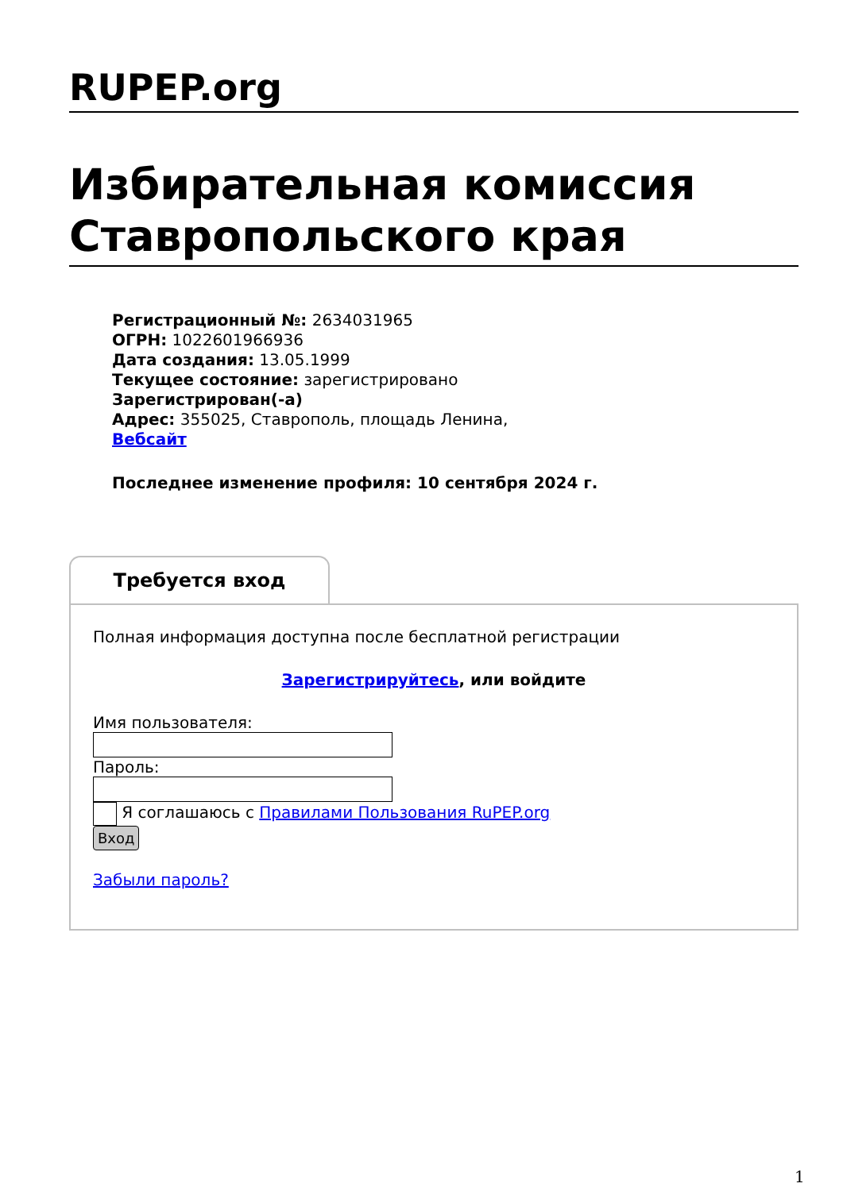RUPEP.org
Избирательная комиссия Ставропольского края
Регистрационный №: 2634031965
ОГРН: 1022601966936
Дата создания: 13.05.1999
Текущее состояние: зарегистрировано
Зарегистрирован(-а)
Адрес: 355025, Ставрополь, площадь Ленина,
Вебсайт
Последнее изменение профиля: 10 сентября 2024 г.
Требуется вход
Полная информация доступна после бесплатной регистрации
Зарегистрируйтесь, или войдите
Имя пользователя:
Пароль:
Я соглашаюсь с Правилами Пользования RuPEP.org
Вход
Забыли пароль?
1